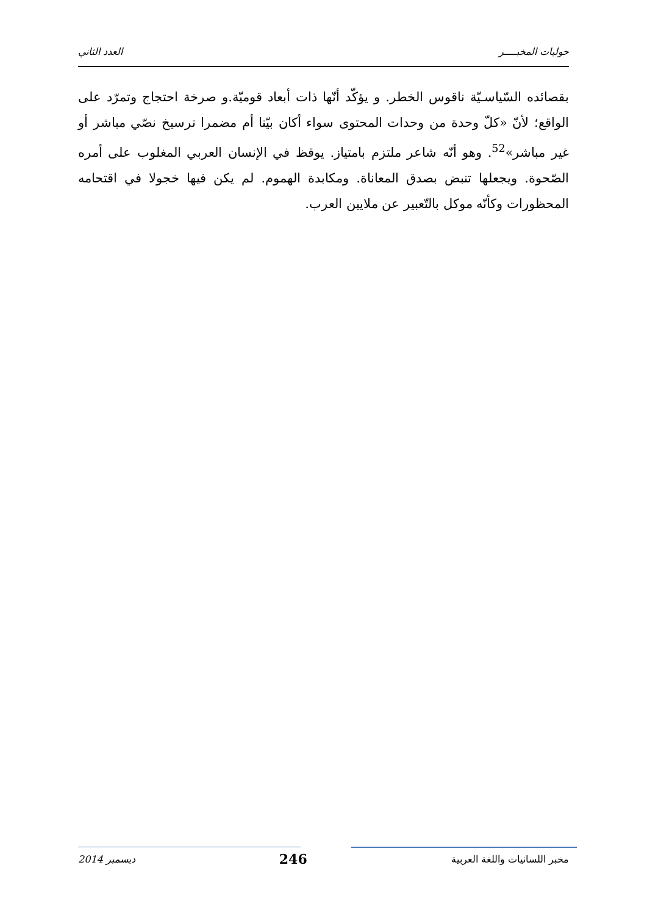حوليات المخبــــر العدد الثاني
بقصائده السّياسـيّة ناقوس الخطر. و يؤكّد أنّها ذات أبعاد قوميّة.و صرخة احتجاج وتمرّد على الواقع؛ لأنّ «كلّ وحدة من وحدات المحتوى سواء أكان بيّنا أم مضمرا ترسيخ نصّي مباشر أو غير مباشر»<sup>52</sup>. وهو أنّه شاعر ملتزم بامتياز. يوقظ في الإنسان العربي المغلوب على أمره الصّحوة. ويجعلها تنبض بصدق المعاناة. ومكابدة الهموم. لم يكن فيها خجولا في اقتحامه المحظورات وكأنّه موكل بالتّعبير عن ملايين العرب.
مخبر اللسانيات واللغة العربية 246 ديسمبر 2014